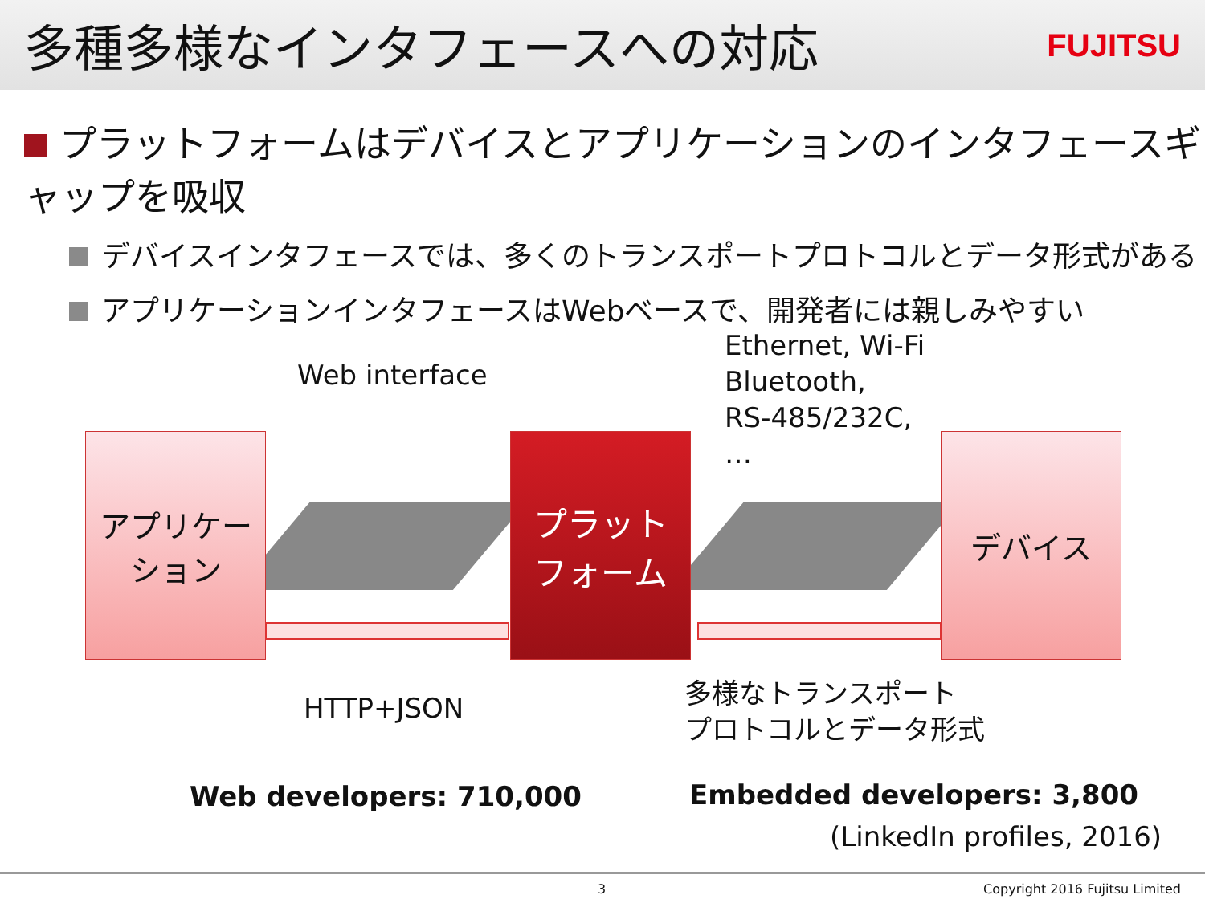多種多様なインタフェースへの対応
FUJITSU
プラットフォームはデバイスとアプリケーションのインタフェースギャップを吸収
デバイスインタフェースでは、多くのトランスポートプロトコルとデータ形式がある
アプリケーションインタフェースはWebベースで、開発者には親しみやすい
アプリケー
ション
プラット
フォーム
デバイス
Web interface
Ethernet, Wi-Fi
Bluetooth,
RS-485/232C,
…
HTTP+JSON
多様なトランスポート
プロトコルとデータ形式
Web developers: 710,000 Embedded developers: 3,800
(LinkedIn profiles, 2016)
3 Copyright 2016 Fujitsu Limited